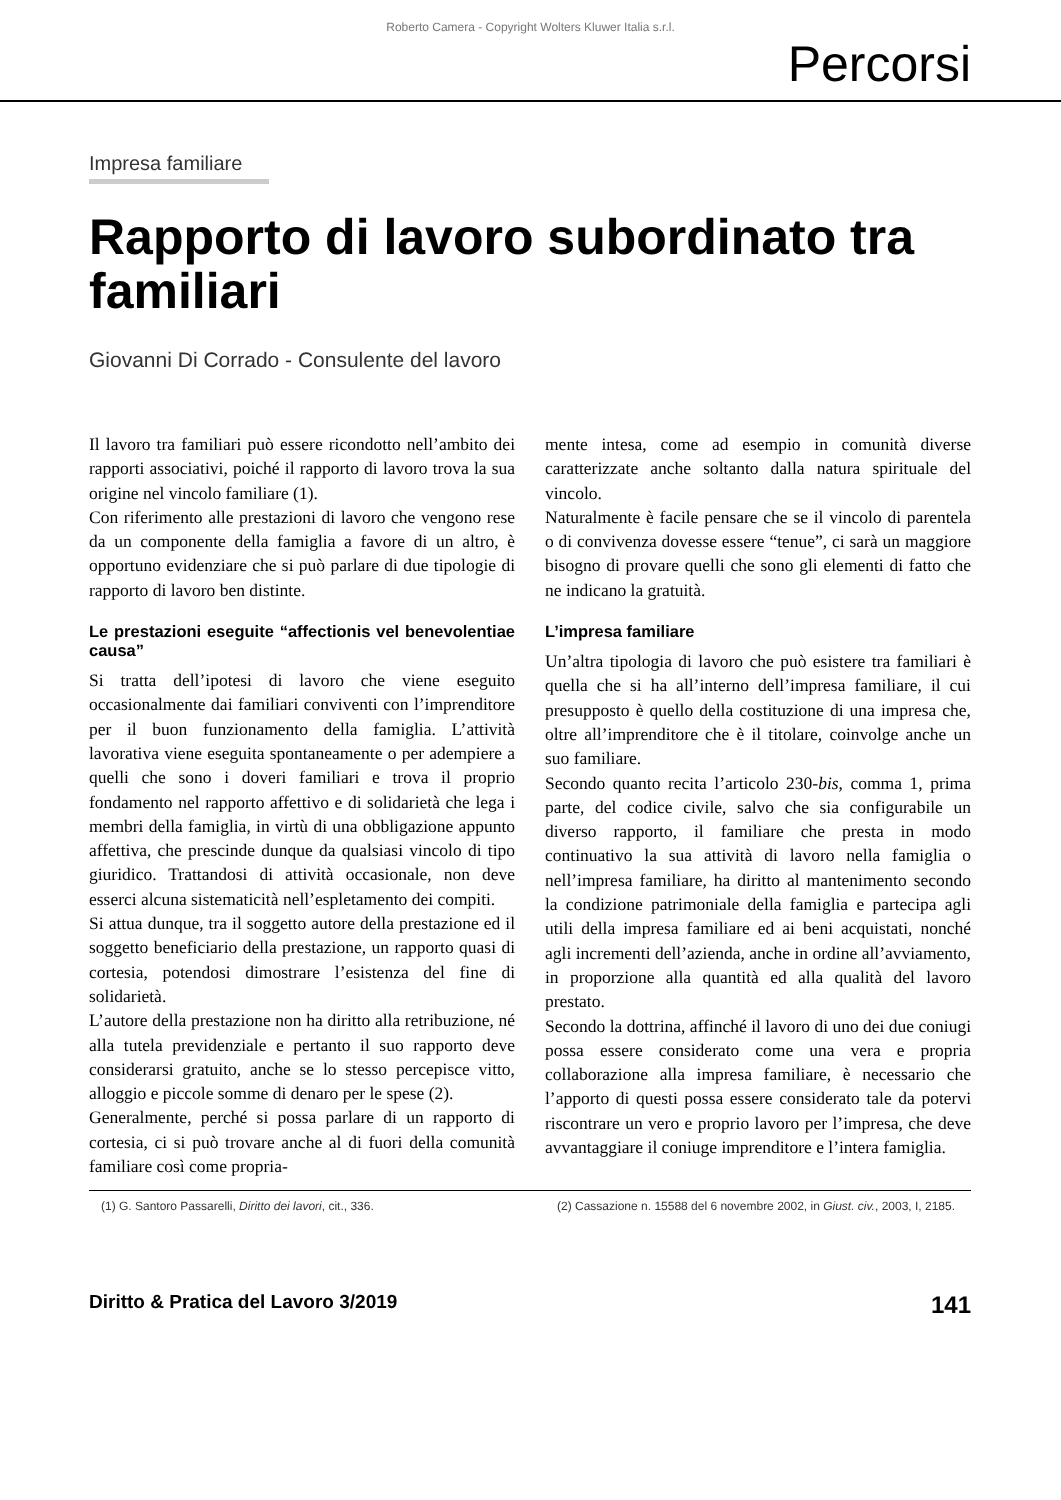Roberto Camera - Copyright Wolters Kluwer Italia s.r.l.
Percorsi
Impresa familiare
Rapporto di lavoro subordinato tra familiari
Giovanni Di Corrado - Consulente del lavoro
Il lavoro tra familiari può essere ricondotto nell’ambito dei rapporti associativi, poiché il rapporto di lavoro trova la sua origine nel vincolo familiare (1).
Con riferimento alle prestazioni di lavoro che vengono rese da un componente della famiglia a favore di un altro, è opportuno evidenziare che si può parlare di due tipologie di rapporto di lavoro ben distinte.
Le prestazioni eseguite “affectionis vel benevolentiae causa”
Si tratta dell’ipotesi di lavoro che viene eseguito occasionalmente dai familiari conviventi con l’imprenditore per il buon funzionamento della famiglia. L’attività lavorativa viene eseguita spontaneamente o per adempiere a quelli che sono i doveri familiari e trova il proprio fondamento nel rapporto affettivo e di solidarietà che lega i membri della famiglia, in virtù di una obbligazione appunto affettiva, che prescinde dunque da qualsiasi vincolo di tipo giuridico. Trattandosi di attività occasionale, non deve esserci alcuna sistematicità nell’espletamento dei compiti.
Si attua dunque, tra il soggetto autore della prestazione ed il soggetto beneficiario della prestazione, un rapporto quasi di cortesia, potendosi dimostrare l’esistenza del fine di solidarietà.
L’autore della prestazione non ha diritto alla retribuzione, né alla tutela previdenziale e pertanto il suo rapporto deve considerarsi gratuito, anche se lo stesso percepisce vitto, alloggio e piccole somme di denaro per le spese (2).
Generalmente, perché si possa parlare di un rapporto di cortesia, ci si può trovare anche al di fuori della comunità familiare così come propria-
mente intesa, come ad esempio in comunità diverse caratterizzate anche soltanto dalla natura spirituale del vincolo.
Naturalmente è facile pensare che se il vincolo di parentela o di convivenza dovesse essere “tenue”, ci sarà un maggiore bisogno di provare quelli che sono gli elementi di fatto che ne indicano la gratuità.
L’impresa familiare
Un’altra tipologia di lavoro che può esistere tra familiari è quella che si ha all’interno dell’impresa familiare, il cui presupposto è quello della costituzione di una impresa che, oltre all’imprenditore che è il titolare, coinvolge anche un suo familiare.
Secondo quanto recita l’articolo 230-bis, comma 1, prima parte, del codice civile, salvo che sia configurabile un diverso rapporto, il familiare che presta in modo continuativo la sua attività di lavoro nella famiglia o nell’impresa familiare, ha diritto al mantenimento secondo la condizione patrimoniale della famiglia e partecipa agli utili della impresa familiare ed ai beni acquistati, nonché agli incrementi dell’azienda, anche in ordine all’avviamento, in proporzione alla quantità ed alla qualità del lavoro prestato.
Secondo la dottrina, affinché il lavoro di uno dei due coniugi possa essere considerato come una vera e propria collaborazione alla impresa familiare, è necessario che l’apporto di questi possa essere considerato tale da potervi riscontrare un vero e proprio lavoro per l’impresa, che deve avvantaggiare il coniuge imprenditore e l’intera famiglia.
(1) G. Santoro Passarelli, Diritto dei lavori, cit., 336.
(2) Cassazione n. 15588 del 6 novembre 2002, in Giust. civ., 2003, I, 2185.
Diritto & Pratica del Lavoro 3/2019 141